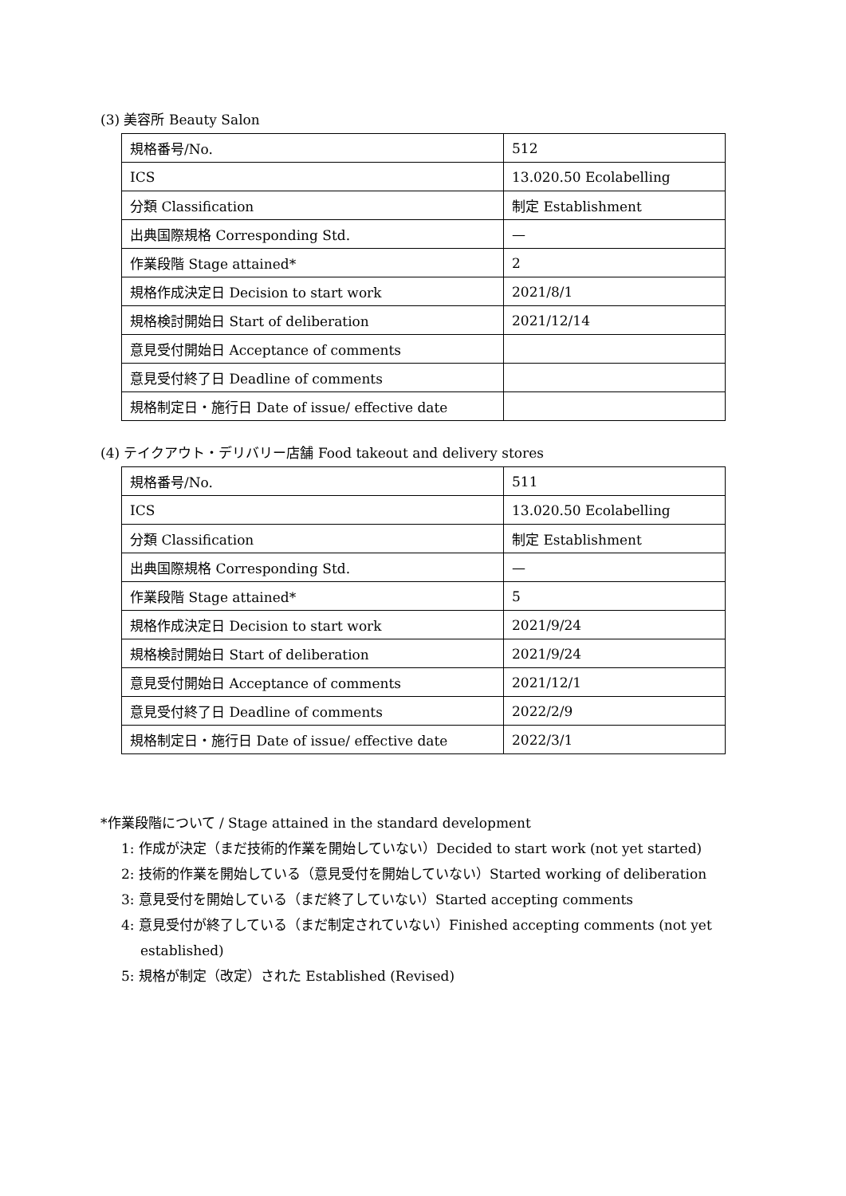(3) 美容所 Beauty Salon
| 規格番号/No. | 512 |
| ICS | 13.020.50 Ecolabelling |
| 分類 Classification | 制定 Establishment |
| 出典国際規格 Corresponding Std. | — |
| 作業段階 Stage attained* | 2 |
| 規格作成決定日 Decision to start work | 2021/8/1 |
| 規格検討開始日 Start of deliberation | 2021/12/14 |
| 意見受付開始日 Acceptance of comments | |
| 意見受付終了日 Deadline of comments | |
| 規格制定日・施行日 Date of issue/ effective date | |
(4) テイクアウト・デリバリー店舗 Food takeout and delivery stores
| 規格番号/No. | 511 |
| ICS | 13.020.50 Ecolabelling |
| 分類 Classification | 制定 Establishment |
| 出典国際規格 Corresponding Std. | — |
| 作業段階 Stage attained* | 5 |
| 規格作成決定日 Decision to start work | 2021/9/24 |
| 規格検討開始日 Start of deliberation | 2021/9/24 |
| 意見受付開始日 Acceptance of comments | 2021/12/1 |
| 意見受付終了日 Deadline of comments | 2022/2/9 |
| 規格制定日・施行日 Date of issue/ effective date | 2022/3/1 |
*作業段階について / Stage attained in the standard development
1: 作成が決定（まだ技術的作業を開始していない）Decided to start work (not yet started)
2: 技術的作業を開始している（意見受付を開始していない）Started working of deliberation
3: 意見受付を開始している（まだ終了していない）Started accepting comments
4: 意見受付が終了している（まだ制定されていない）Finished accepting comments (not yet
established)
5: 規格が制定（改定）された Established (Revised)